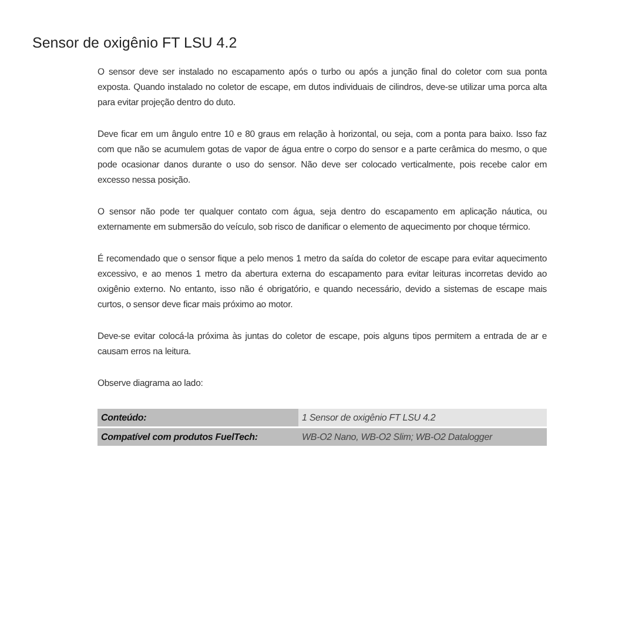Sensor de oxigênio FT LSU 4.2
O sensor deve ser instalado no escapamento após o turbo ou após a junção final do coletor com sua ponta exposta. Quando instalado no coletor de escape, em dutos individuais de cilindros, deve-se utilizar uma porca alta para evitar projeção dentro do duto.
Deve ficar em um ângulo entre 10 e 80 graus em relação à horizontal, ou seja, com a ponta para baixo. Isso faz com que não se acumulem gotas de vapor de água entre o corpo do sensor e a parte cerâmica do mesmo, o que pode ocasionar danos durante o uso do sensor. Não deve ser colocado verticalmente, pois recebe calor em excesso nessa posição.
O sensor não pode ter qualquer contato com água, seja dentro do escapamento em aplicação náutica, ou externamente em submersão do veículo, sob risco de danificar o elemento de aquecimento por choque térmico.
É recomendado que o sensor fique a pelo menos 1 metro da saída do coletor de escape para evitar aquecimento excessivo, e ao menos 1 metro da abertura externa do escapamento para evitar leituras incorretas devido ao oxigênio externo. No entanto, isso não é obrigatório, e quando necessário, devido a sistemas de escape mais curtos, o sensor deve ficar mais próximo ao motor.
Deve-se evitar colocá-la próxima às juntas do coletor de escape, pois alguns tipos permitem a entrada de ar e causam erros na leitura.
Observe diagrama ao lado:
| Conteúdo: | 1 Sensor de oxigênio FT LSU 4.2 |
| Compatível com produtos FuelTech: | WB-O2 Nano, WB-O2 Slim; WB-O2 Datalogger |